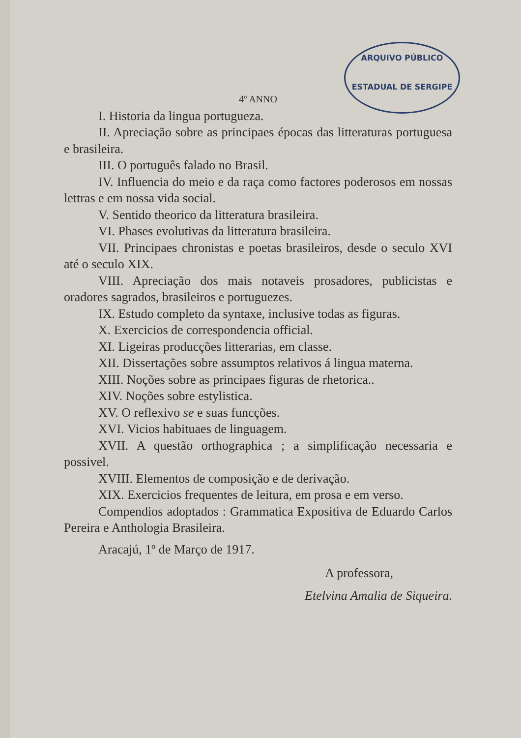ARQUIVO PÚBLICO
ESTADUAL DE SERGIPE
4º ANNO
I. Historia da lingua portugueza.
II. Apreciação sobre as principaes épocas das litteraturas portuguesa e brasileira.
III. O português falado no Brasil.
IV. Influencia do meio e da raça como factores poderosos em nossas lettras e em nossa vida social.
V. Sentido theorico da litteratura brasileira.
VI. Phases evolutivas da litteratura brasileira.
VII. Principaes chronistas e poetas brasileiros, desde o seculo XVI até o seculo XIX.
VIII. Apreciação dos mais notaveis prosadores, publicistas e oradores sagrados, brasileiros e portuguezes.
IX. Estudo completo da syntaxe, inclusive todas as figuras.
X. Exercicios de correspondencia official.
XI. Ligeiras producções litterarias, em classe.
XII. Dissertações sobre assumptos relativos á lingua materna.
XIII. Noções sobre as principaes figuras de rhetorica..
XIV. Noções sobre estylistica.
XV. O reflexivo se e suas funcções.
XVI. Vicios habituaes de linguagem.
XVII. A questão orthographica ; a simplificação necessaria e possivel.
XVIII. Elementos de composição e de derivação.
XIX. Exercicios frequentes de leitura, em prosa e em verso.
Compendios adoptados : Grammatica Expositiva de Eduardo Carlos Pereira e Anthologia Brasileira.
Aracajú, 1º de Março de 1917.
A professora,
Etelvina Amalia de Siqueira.